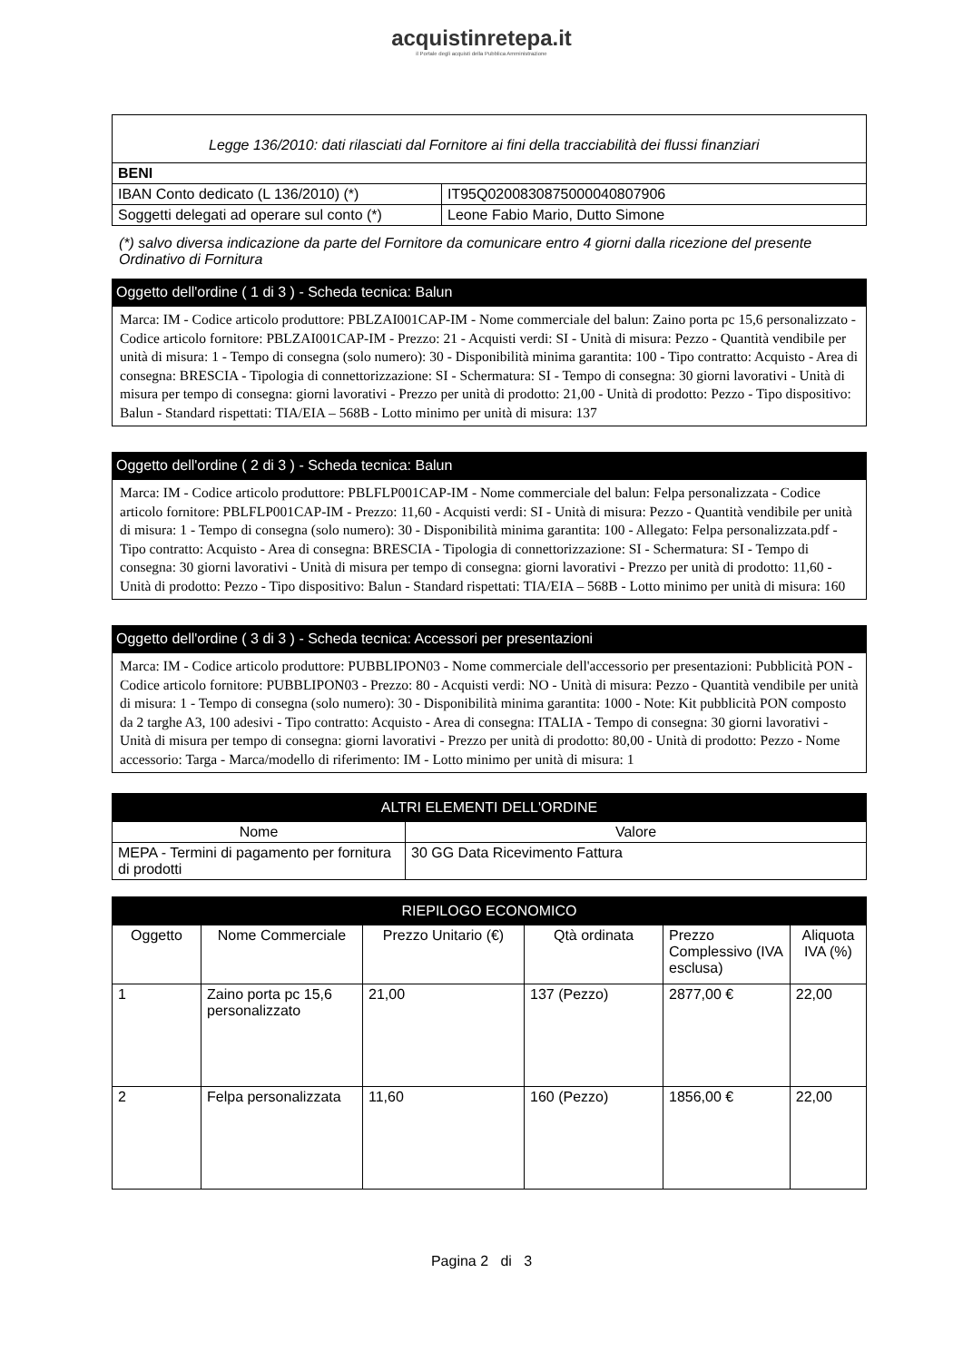acquistinretepa.it
il Portale degli acquisti della Pubblica Amministrazione
| Legge 136/2010: dati rilasciati dal Fornitore ai fini della tracciabilità dei flussi finanziari | |
| BENI | |
| IBAN Conto dedicato (L 136/2010) (*) | IT95Q0200830875000040807906 |
| Soggetti delegati ad operare sul conto (*) | Leone Fabio Mario, Dutto Simone |
(*) salvo diversa indicazione da parte del Fornitore da comunicare entro 4 giorni dalla ricezione del presente Ordinativo di Fornitura
Oggetto dell'ordine ( 1 di 3 ) - Scheda tecnica: Balun
Marca: IM - Codice articolo produttore: PBLZAI001CAP-IM - Nome commerciale del balun: Zaino porta pc 15,6 personalizzato - Codice articolo fornitore: PBLZAI001CAP-IM - Prezzo: 21 - Acquisti verdi: SI - Unità di misura: Pezzo - Quantità vendibile per unità di misura: 1 - Tempo di consegna (solo numero): 30 - Disponibilità minima garantita: 100 - Tipo contratto: Acquisto - Area di consegna: BRESCIA - Tipologia di connettorizzazione: SI - Schermatura: SI - Tempo di consegna: 30 giorni lavorativi - Unità di misura per tempo di consegna: giorni lavorativi - Prezzo per unità di prodotto: 21,00 - Unità di prodotto: Pezzo - Tipo dispositivo: Balun - Standard rispettati: TIA/EIA – 568B - Lotto minimo per unità di misura: 137
Oggetto dell'ordine ( 2 di 3 ) - Scheda tecnica: Balun
Marca: IM - Codice articolo produttore: PBLFLP001CAP-IM - Nome commerciale del balun: Felpa personalizzata - Codice articolo fornitore: PBLFLP001CAP-IM - Prezzo: 11,60 - Acquisti verdi: SI - Unità di misura: Pezzo - Quantità vendibile per unità di misura: 1 - Tempo di consegna (solo numero): 30 - Disponibilità minima garantita: 100 - Allegato: Felpa personalizzata.pdf - Tipo contratto: Acquisto - Area di consegna: BRESCIA - Tipologia di connettorizzazione: SI - Schermatura: SI - Tempo di consegna: 30 giorni lavorativi - Unità di misura per tempo di consegna: giorni lavorativi - Prezzo per unità di prodotto: 11,60 - Unità di prodotto: Pezzo - Tipo dispositivo: Balun - Standard rispettati: TIA/EIA – 568B - Lotto minimo per unità di misura: 160
Oggetto dell'ordine ( 3 di 3 ) - Scheda tecnica: Accessori per presentazioni
Marca: IM - Codice articolo produttore: PUBBLIPON03 - Nome commerciale dell'accessorio per presentazioni: Pubblicità PON - Codice articolo fornitore: PUBBLIPON03 - Prezzo: 80 - Acquisti verdi: NO - Unità di misura: Pezzo - Quantità vendibile per unità di misura: 1 - Tempo di consegna (solo numero): 30 - Disponibilità minima garantita: 1000 - Note: Kit pubblicità PON composto da 2 targhe A3, 100 adesivi - Tipo contratto: Acquisto - Area di consegna: ITALIA - Tempo di consegna: 30 giorni lavorativi - Unità di misura per tempo di consegna: giorni lavorativi - Prezzo per unità di prodotto: 80,00 - Unità di prodotto: Pezzo - Nome accessorio: Targa - Marca/modello di riferimento: IM - Lotto minimo per unità di misura: 1
| ALTRI ELEMENTI DELL'ORDINE | |
| --- | --- |
| Nome | Valore |
| MEPA - Termini di pagamento per fornitura di prodotti | 30 GG Data Ricevimento Fattura |
| RIEPILOGO ECONOMICO | | | | | |
| --- | --- | --- | --- | --- | --- |
| Oggetto | Nome Commerciale | Prezzo Unitario (€) | Qtà ordinata | Prezzo Complessivo (IVA esclusa) | Aliquota IVA (%) |
| 1 | Zaino porta pc 15,6 personalizzato | 21,00 | 137 (Pezzo) | 2877,00 € | 22,00 |
| 2 | Felpa personalizzata | 11,60 | 160 (Pezzo) | 1856,00 € | 22,00 |
Pagina 2 di 3